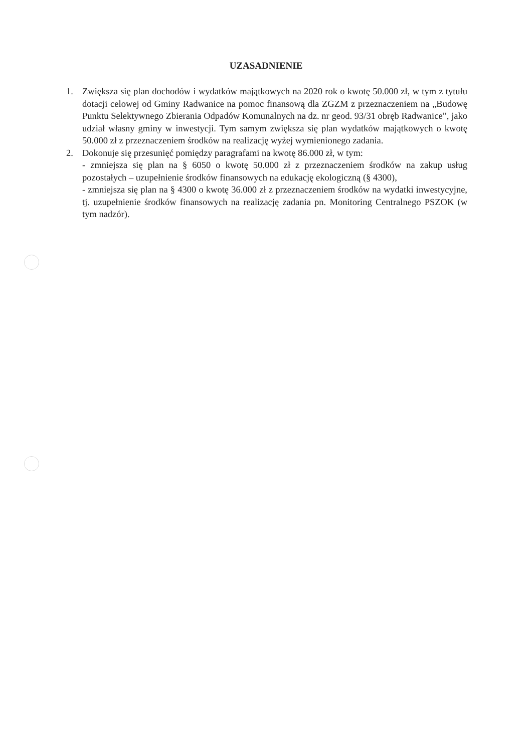UZASADNIENIE
1. Zwiększa się plan dochodów i wydatków majątkowych na 2020 rok o kwotę 50.000 zł, w tym z tytułu dotacji celowej od Gminy Radwanice na pomoc finansową dla ZGZM z przeznaczeniem na „Budowę Punktu Selektywnego Zbierania Odpadów Komunalnych na dz. nr geod. 93/31 obręb Radwanice”, jako udział własny gminy w inwestycji. Tym samym zwiększa się plan wydatków majątkowych o kwotę 50.000 zł z przeznaczeniem środków na realizację wyżej wymienionego zadania.
2. Dokonuje się przesunięć pomiędzy paragrafami na kwotę 86.000 zł, w tym:
- zmniejsza się plan na § 6050 o kwotę 50.000 zł z przeznaczeniem środków na zakup usług pozostałych – uzupełnienie środków finansowych na edukację ekologiczną (§ 4300),
- zmniejsza się plan na § 4300 o kwotę 36.000 zł z przeznaczeniem środków na wydatki inwestycyjne, tj. uzupełnienie środków finansowych na realizację zadania pn. Monitoring Centralnego PSZOK (w tym nadzór).